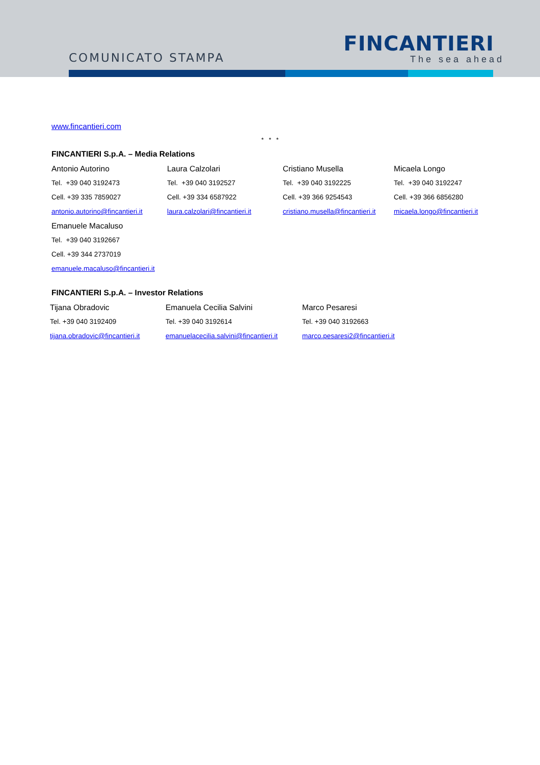COMUNICATO STAMPA
FINCANTIERI
The sea ahead
www.fincantieri.com
* * *
FINCANTIERI S.p.A. – Media Relations
Antonio Autorino
Tel. +39 040 3192473
Cell. +39 335 7859027
antonio.autorino@fincantieri.it
Laura Calzolari
Tel. +39 040 3192527
Cell. +39 334 6587922
laura.calzolari@fincantieri.it
Cristiano Musella
Tel. +39 040 3192225
Cell. +39 366 9254543
cristiano.musella@fincantieri.it
Micaela Longo
Tel. +39 040 3192247
Cell. +39 366 6856280
micaela.longo@fincantieri.it
Emanuele Macaluso
Tel. +39 040 3192667
Cell. +39 344 2737019
emanuele.macaluso@fincantieri.it
FINCANTIERI S.p.A. – Investor Relations
Tijana Obradovic
Tel. +39 040 3192409
tijana.obradovic@fincantieri.it
Emanuela Cecilia Salvini
Tel. +39 040 3192614
emanuelacecilia.salvini@fincantieri.it
Marco Pesaresi
Tel. +39 040 3192663
marco.pesaresi2@fincantieri.it